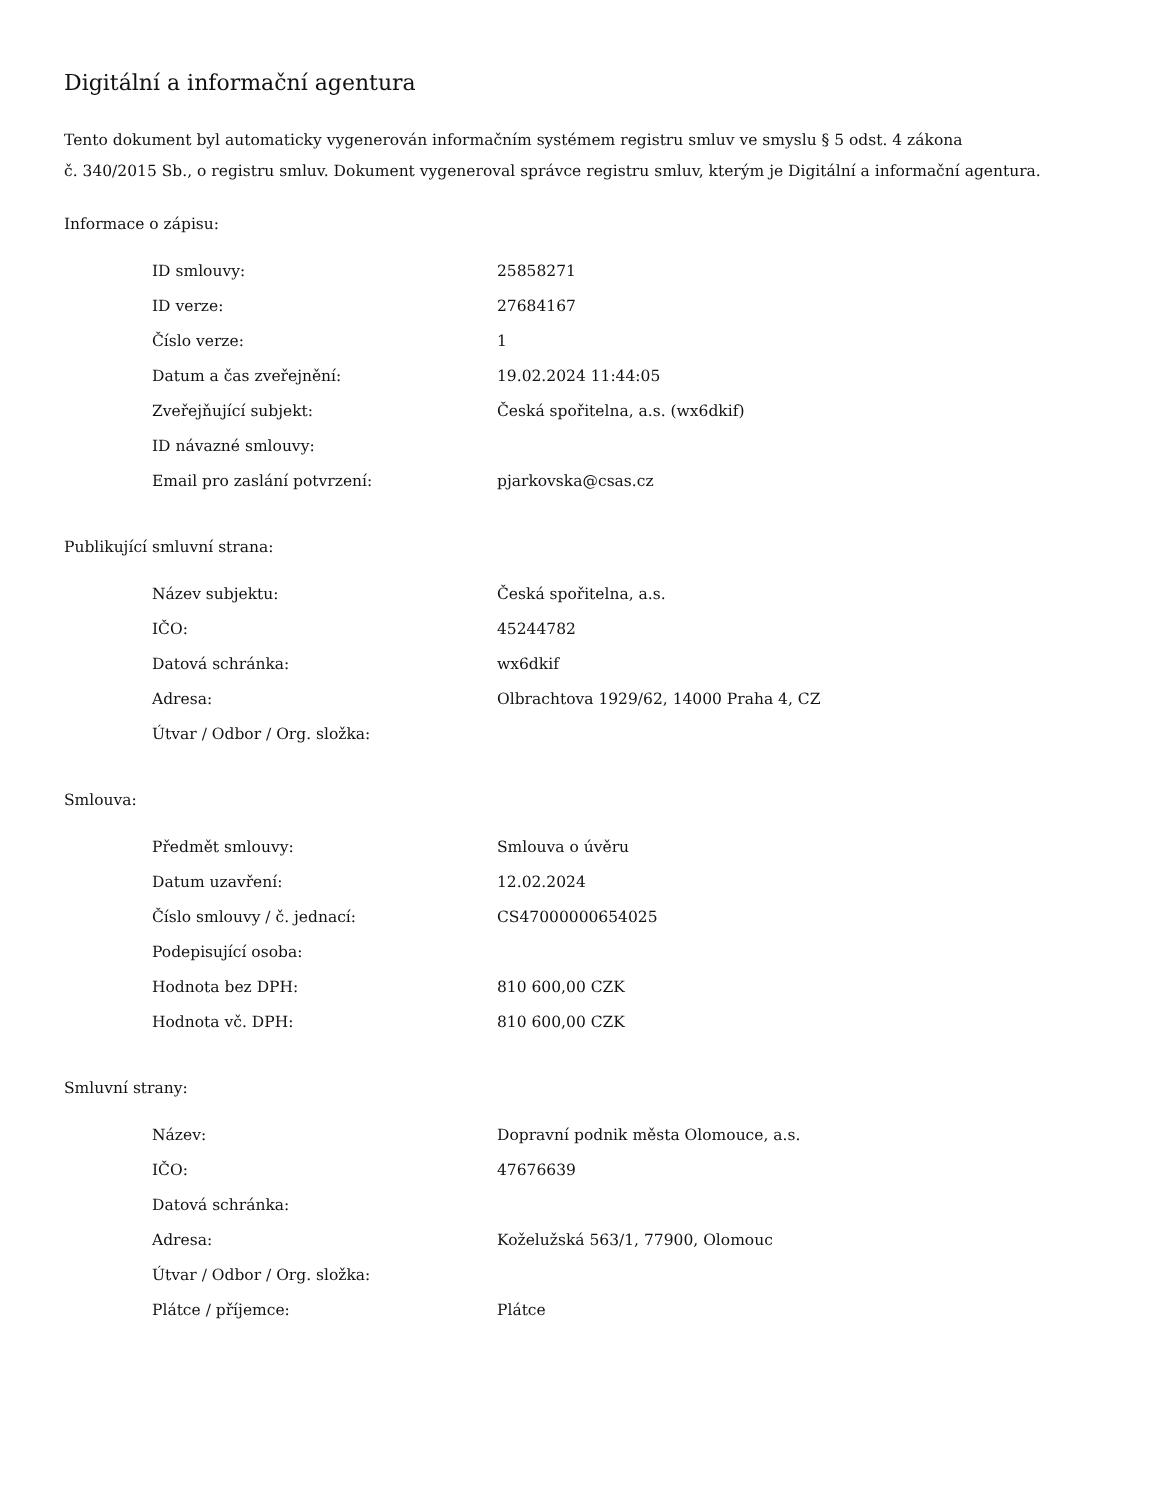Digitální a informační agentura
Tento dokument byl automaticky vygenerován informačním systémem registru smluv ve smyslu § 5 odst. 4 zákona
č. 340/2015 Sb., o registru smluv. Dokument vygeneroval správce registru smluv, kterým je Digitální a informační agentura.
Informace o zápisu:
| ID smlouvy: | 25858271 |
| ID verze: | 27684167 |
| Číslo verze: | 1 |
| Datum a čas zveřejnění: | 19.02.2024 11:44:05 |
| Zveřejňující subjekt: | Česká spořitelna, a.s. (wx6dkif) |
| ID návazné smlouvy: | |
| Email pro zaslání potvrzení: | pjarkovska@csas.cz |
Publikující smluvní strana:
| Název subjektu: | Česká spořitelna, a.s. |
| IČO: | 45244782 |
| Datová schránka: | wx6dkif |
| Adresa: | Olbrachtova 1929/62, 14000 Praha 4, CZ |
| Útvar / Odbor / Org. složka: | |
Smlouva:
| Předmět smlouvy: | Smlouva o úvěru |
| Datum uzavření: | 12.02.2024 |
| Číslo smlouvy / č. jednací: | CS47000000654025 |
| Podepisující osoba: | |
| Hodnota bez DPH: | 810 600,00 CZK |
| Hodnota vč. DPH: | 810 600,00 CZK |
Smluvní strany:
| Název: | Dopravní podnik města Olomouce, a.s. |
| IČO: | 47676639 |
| Datová schránka: | |
| Adresa: | Koželužská 563/1, 77900, Olomouc |
| Útvar / Odbor / Org. složka: | |
| Plátce / příjemce: | Plátce |